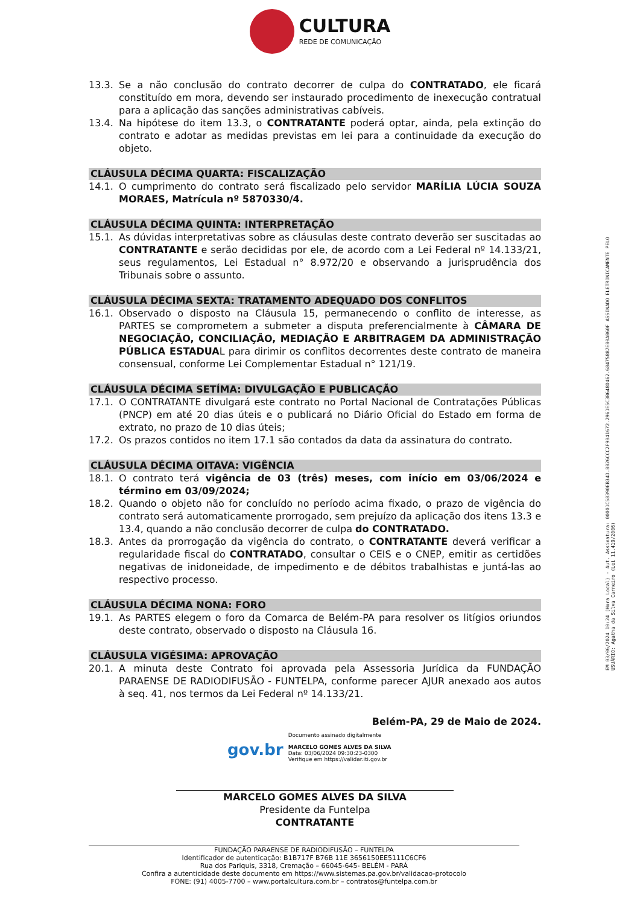CULTURA
REDE DE COMUNICAÇÃO
13.3. Se a não conclusão do contrato decorrer de culpa do CONTRATADO, ele ficará constituído em mora, devendo ser instaurado procedimento de inexecução contratual para a aplicação das sanções administrativas cabíveis.
13.4. Na hipótese do item 13.3, o CONTRATANTE poderá optar, ainda, pela extinção do contrato e adotar as medidas previstas em lei para a continuidade da execução do objeto.
CLÁUSULA DÉCIMA QUARTA: FISCALIZAÇÃO
14.1. O cumprimento do contrato será fiscalizado pelo servidor MARÍLIA LÚCIA SOUZA MORAES, Matrícula nº 5870330/4.
CLÁUSULA DÉCIMA QUINTA: INTERPRETAÇÃO
15.1. As dúvidas interpretativas sobre as cláusulas deste contrato deverão ser suscitadas ao CONTRATANTE e serão decididas por ele, de acordo com a Lei Federal nº 14.133/21, seus regulamentos, Lei Estadual n° 8.972/20 e observando a jurisprudência dos Tribunais sobre o assunto.
CLÁUSULA DÉCIMA SEXTA: TRATAMENTO ADEQUADO DOS CONFLITOS
16.1. Observado o disposto na Cláusula 15, permanecendo o conflito de interesse, as PARTES se comprometem a submeter a disputa preferencialmente à CÂMARA DE NEGOCIAÇÃO, CONCILIAÇÃO, MEDIAÇÃO E ARBITRAGEM DA ADMINISTRAÇÃO PÚBLICA ESTADUAL para dirimir os conflitos decorrentes deste contrato de maneira consensual, conforme Lei Complementar Estadual n° 121/19.
CLÁUSULA DÉCIMA SETÍMA: DIVULGAÇÃO E PUBLICAÇÃO
17.1. O CONTRATANTE divulgará este contrato no Portal Nacional de Contratações Públicas (PNCP) em até 20 dias úteis e o publicará no Diário Oficial do Estado em forma de extrato, no prazo de 10 dias úteis;
17.2. Os prazos contidos no item 17.1 são contados da data da assinatura do contrato.
CLÁUSULA DÉCIMA OITAVA: VIGÊNCIA
18.1. O contrato terá vigência de 03 (três) meses, com início em 03/06/2024 e término em 03/09/2024;
18.2. Quando o objeto não for concluído no período acima fixado, o prazo de vigência do contrato será automaticamente prorrogado, sem prejuízo da aplicação dos itens 13.3 e 13.4, quando a não conclusão decorrer de culpa do CONTRATADO.
18.3. Antes da prorrogação da vigência do contrato, o CONTRATANTE deverá verificar a regularidade fiscal do CONTRATADO, consultar o CEIS e o CNEP, emitir as certidões negativas de inidoneidade, de impedimento e de débitos trabalhistas e juntá-las ao respectivo processo.
CLÁUSULA DÉCIMA NONA: FORO
19.1. As PARTES elegem o foro da Comarca de Belém-PA para resolver os litígios oriundos deste contrato, observado o disposto na Cláusula 16.
CLÁUSULA VIGÉSIMA: APROVAÇÃO
20.1. A minuta deste Contrato foi aprovada pela Assessoria Jurídica da FUNDAÇÃO PARAENSE DE RADIODIFUSÃO - FUNTELPA, conforme parecer AJUR anexado aos autos à seq. 41, nos termos da Lei Federal nº 14.133/21.
Belém-PA, 29 de Maio de 2024.
gov.br
Documento assinado digitalmente
MARCELO GOMES ALVES DA SILVA
Data: 03/06/2024 09:30:23-0300
Verifique em https://validar.iti.gov.br
MARCELO GOMES ALVES DA SILVA
Presidente da Funtelpa
CONTRATANTE
FUNDAÇÃO PARAENSE DE RADIODIFUSÃO – FUNTELPA
Identificador de autenticação: B1B717F B76B 11E 3656150EE5111C6CF6
Rua dos Pariquis, 3318, Cremação – 66045-645- BELÉM - PARÁ
Confira a autenticidade deste documento em https://www.sistemas.pa.gov.br/validacao-protocolo
FONE: (91) 4005-7700 – www.portalcultura.com.br – contratos@funtelpa.com.br
EM 03/06/2024 10:24 (Hora Local) - Aut. Assinatura: 00001C58390EB34D.BB26CCC2F9041672.2961E5C3B648D462.684758B7EB0AB60F ASSINADO ELETRONICAMENTE PELO USUÁRIO: Agatha da Silva Carneiro (Lei 11.419/2006)